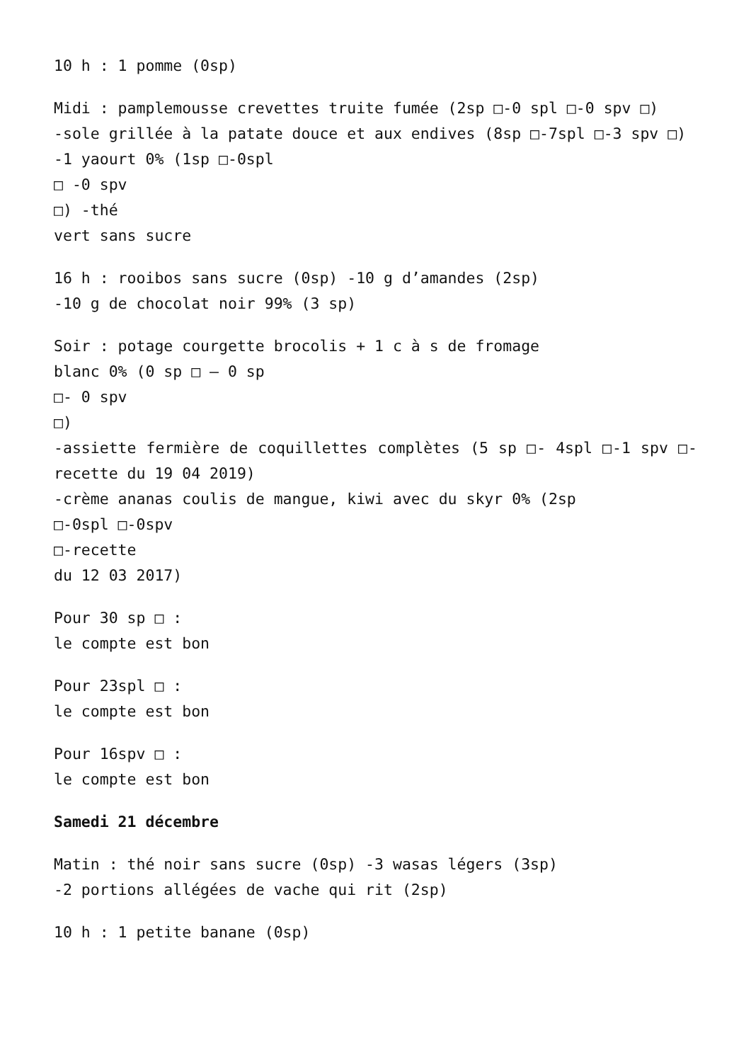10 h : 1 pomme (0sp)
Midi : pamplemousse crevettes truite fumée (2sp □-0 spl □-0 spv □)
-sole grillée à la patate douce et aux endives (8sp □-7spl □-3 spv □)
-1 yaourt 0% (1sp □-0spl
□ -0 spv
□) -thé
vert sans sucre
16 h : rooibos sans sucre (0sp) -10 g d’amandes (2sp)
-10 g de chocolat noir 99% (3 sp)
Soir : potage courgette brocolis + 1 c à s de fromage
blanc 0% (0 sp □ – 0 sp
□- 0 spv
□)
-assiette fermière de coquillettes complètes (5 sp □- 4spl □-1 spv □-recette du 19 04 2019)
-crème ananas coulis de mangue, kiwi avec du skyr 0% (2sp
□-0spl □-0spv
□-recette
du 12 03 2017)
Pour 30 sp □ :
le compte est bon
Pour 23spl □ :
le compte est bon
Pour 16spv □ :
le compte est bon
Samedi 21 décembre
Matin : thé noir sans sucre (0sp) -3 wasas légers (3sp)
-2 portions allégées de vache qui rit (2sp)
10 h : 1 petite banane (0sp)